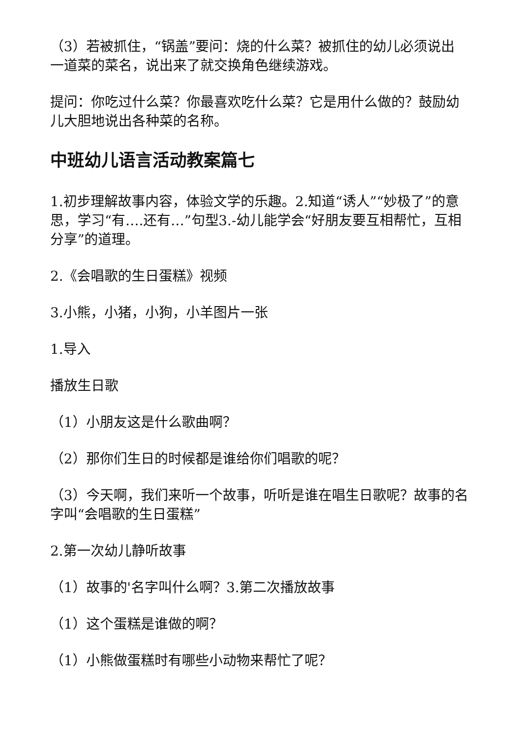（3）若被抓住，“锅盖”要问：烧的什么菜？被抓住的幼儿必须说出一道菜的菜名，说出来了就交换角色继续游戏。
提问：你吃过什么菜？你最喜欢吃什么菜？它是用什么做的？鼓励幼儿大胆地说出各种菜的名称。
中班幼儿语言活动教案篇七
1.初步理解故事内容，体验文学的乐趣。2.知道“诱人”“妙极了”的意思，学习“有….还有…”句型3.-幼儿能学会“好朋友要互相帮忙，互相分享”的道理。
2.《会唱歌的生日蛋糕》视频
3.小熊，小猪，小狗，小羊图片一张
1.导入
播放生日歌
（1）小朋友这是什么歌曲啊？
（2）那你们生日的时候都是谁给你们唱歌的呢？
（3）今天啊，我们来听一个故事，听听是谁在唱生日歌呢？故事的名字叫“会唱歌的生日蛋糕”
2.第一次幼儿静听故事
（1）故事的'名字叫什么啊？3.第二次播放故事
（1）这个蛋糕是谁做的啊？
（1）小熊做蛋糕时有哪些小动物来帮忙了呢？